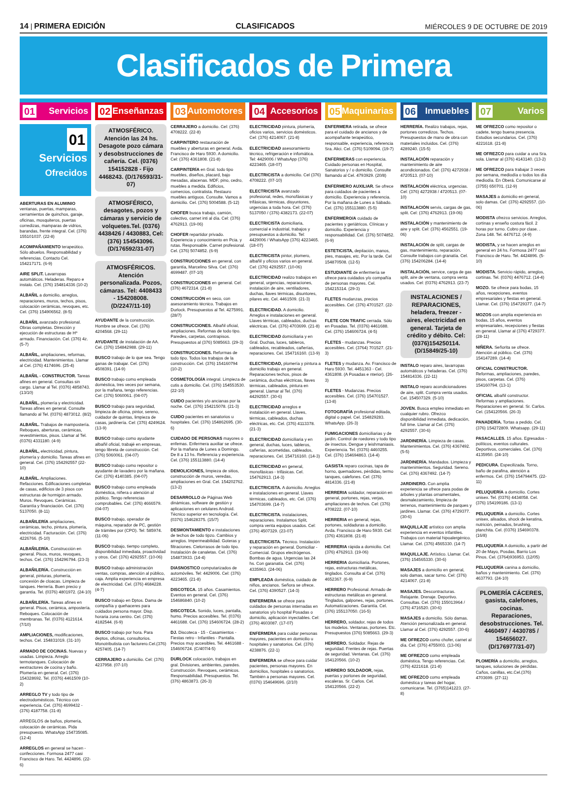14 | PRIMERA EDICIÓN
CLASIFICADOS
MIÉRCOLES 9 DE OCTUBRE DE 2019
Clasificados de Primera
01 Servicios
01
Servicios
Ofrecidos
ABERTURAS EN ALUMINIO ventanas, puertas, mamparas, cerramientos de quinchos, garaje, oficinas, mosquiteros, puertas corredizas, mamparas de vidrios, barandas, frente integral. Cel. (376) 155101037. (22-8)
ACOMPAÑAMIENTO terapeútico. Sólo abuelos. Responsabilidad y referencias. Contacto Cel. 154217171. (6-9)
AIRE SPLIT. Lavarropas automáticos. Heladeras. Reparo e instalo. Cel. (376) 154814336 (10-2)
ALBAÑIL a domicilio, arreglos, reparaciones, muros, techos, pisos, colocación cerámicas, revoques, etc. Cel. (376) 154906562. (8-5)
ALBAÑIL avanzado profesional. Obras completas. Dirección y ejecución de estructuras de Hº armado. Financiación. Cel. (376) 4z. (5-7)
ALBAÑIL, ampliaciones, reformas, electricidad. Mantenimientos. Llamar al Cel. (376) 4174696. (25-4)
ALBAÑIL - CONSTRUCTOR. Tareas afines en general. Consultas sin cargo. Llamar al Tel. (0376) 4858743. (13/10)
ALBAÑIL, plomería y electricidad. Tareas afines en general. Consulte llamando al Tel. (0376) 4873012. (8/2)
ALBAÑIL. Trabajos de mampostería. Reboques, aberturas, cerámicas, revestimientos, pisos. Llamar al Tel. (0376) 4331180. (4-9)
ALBAÑIL, electricidad, pintura, plomería y domicilio. Tareas afines en general. Cel. (376) 154292557 (22-10)
ALBAÑIL. Ampliaciones. Refacciones. Edificaciones completas de casas, edificios de 3 pisos con estructuras de hormigón armado. Muros. Revoques. Cerámicas. Garantía y financiación. Cel. (376) 5137050. (8-11)
ALBAÑILERÍA ampliaciones, cerámicas, techo, pintura, plomería, electricidad. Facturación. Cel. (376) 4226766. (5-10)
ALBAÑILERÍA. Construcción en general. Pisos, muros, revoques, techos. Cel. (376) 154296794. (23-3)
ALBAÑILERÍA. Construcción en general, pinturas, plomería, concexión de cloacas. Limpieza de tanques. Herrería. Buen precio y garantía. Tel. (0376) 4801972. (24-10)
ALBAÑILERÍA. Tareas afines en general. Pisos, cerámica, ampostería. Reboques. Colocación de membranas. Tel. (0376) 4121614. (7/10)
AMPLIACIONES, modificaciones, techos. Cel. 154831019. (31-10)
ARMADO DE COCINAS. Nuevas y usadas. Limpieza. Arreglo termotanques. Colocación de eextractores de cocina y baño. Plomería en general. Cel. (376) 154328692. Tel. (0376) 4461509 (10-2)
ARREGLO TV y todo tipo de electrodomésticos. Técnico con experiencia. Cel. (376) 4699432 - (376) 4187758. (31-8)
ARREGLOS de baños, plomería, colocación de cerámicas. Pida presupuesto. WhatsApp 154735085. (12-4)
ARREGLOS en general se hacen - confecciones. Formosa 2477 casi Francisco de Haro. Tel. 4424896. (22-6)
02 Enseñanzas
ATMOSFÉRICO. Atención las 24 hs. Desagote pozo cámara y desobstrucciones de cañería. Cel. (0376) 154152828 - Fijo 4468243. (D/176593/31-07)
ATMOSFÉRICO, desagotes, pozos y cámaras y servicio de volquetes.Tel. (0376) 4438426 / 4430883, Cel: (376) 154543096. (D/176592/31-07)
ATMOSFÉRICOS. Atención personalizada. Pozos, cámaras. Tel: 4408433 - 154208008. (D/2247/11-10)
AYUDANTE de la construcción. Hombre se ofrece. Cel. (376) 4204568. (29-11)
AYUDANTE de instalación de AA. Cel. (376) 154842988. (29-11)
BUSCO trabajo de lo que sea. Tengo ganas de trabajar. Cel. (376) 4508391. (14-9)
BUSCO trabajo como empleada doméstica, tres veces por semana, por la mañana, tengo referencias. Cel: (376) 5060061. (04-07)
BUSCO trabajo para seguridad, limpieza de oficina, pintor, sereno, cuidador de quintas, limpieza de casas, jardinería. Cel: (376) 4249624. (13-9)
BUSCO trabajo como ayudante albañil oficial, trabajé en empresas, tengo libreta de construcción. Cel: (376) 5060061. (04-07)
BUSCO trabajo como repositor o ayudante de lavadero por la mañana. Cel: (376) 4140385. (04-07)
BUSCO trabajo como empleada doméstica, niñera o atención al público. Tengo referencias comprobables. Cel: (376) 4666579. (04-07)
BUSCO trabajo, operador de máquina, reparador de PC, gestión de trámites por (CPO). Tel: 585974. (11-06)
BUSCO trabajo, tiempo completo, disponibilidad inmediata, proactividad y otros. Cel: (376) 4292557. (10-06)
BUSCO trabajo administración ventas, compras, atención al público, caja. Amplia experiencia en empresa de electricidad. Cel. (376) 4684228. (4-7)
BUSCO trabajo en Dptos. Dama de compañía y quehaceres para cuidados persona mayor. Disp. horaria zona centro. Cel. (376) 4182544. (6-9)
BUSCO trabajo por hora. Para deptos, oficinas, consultorios. Monotributista con facturero.Cel.(376) 4257405. (14-7)
CERRAJERO a domicilio. Cel: (376) 4237958. (07-10)
03 Automotores
CERRAJERO a domicilio. Cel: (376) 4708222. (22-8)
CARPINTERO restauración de muebles y aberturas en general. Avda. Francisco de Haro 5930. A domicilio. Cel: (376) 4361808. (21-8)
CARPINTERÍA en Gral. todo tipo muebles, diseños, placard, bajo mesadas, alacenas. MDF, pino, cedro, muebles a medida. Edificios, comercios, contratista. Restauro muebles antiguos. Consulte. Vamos a domicilio. Cel. (376) 5004588. (5-12)
CHOFER busca trabajo, camión, colectivo, carnet inti al día. Cel: (376) 4762913. (19-06)
CHOFER repartidor privado. Experiencia y conocimiento en Pcia. y rutas. Responsable. Carnet profesional. Cel. (376) 5074852. (6-9)
CONSTRUCCIONES en general, con garantía, Marcelino Silva. Cel: (376) 4699487. (07-10)
CONSTRUCCIONES en general. Cel: (376) 4672314. (21-8)
CONSTRUCCIÓN en seco, con asesoramiento técnico. Trabajos en Durlock. Presupuestos al Tel. 4275991. (28/7)
CONSTRUCCIONES. Albañil oficial, ampliaciones. Reformas de todo tipo. Paredes, carpetas, contrapisos. Presupuestos al (376) 5085663. (29-3)
CONSTRUCCIONES. Reformas de todo tipo. Todos los trabajos de la construcción. Cel. (376) 154160794 (10-2)
COSMETOLOGÍA integral. Limpieza de cutis a domicilio. Cel. (376) 154553530. (22-10)
CUIDO pacientes y/o ancianas por la noche. Cel. (376) 154215078. (21-3)
CUIDO pacientes en sanatorios u hospitales. Cel. (376) 154862695. (30-6)
CUIDADO DE PERSONAS mayores o enfemas. Enfermera auxiliar se ofrece. Por la mañana de Lunes a Domingo. De 8 a 13 hs. Referencia y experiencia. Cel. (376) 155113880. (14-4)
DEMOLICIONES, limpieza de sitios, construcción de muros, veredas, ampliaciones en Gral. Cel. 154202762. (13-2)
DESARROLLO de Páginas Web dinámicas, software de gestión y aplicaciones en celulares Android. Técnico superior en tecnología. Cel. (0376) 154628375. (15/7)
DESMONTAMIENTO e instalaciones de techos de todo tipzo. Cambios y arreglos. Impermeabilidad. Goteras y filtraciones. Cielorrasos de todo tipo. Instalación de canaletas. Cel. (376) 154873933. (14-4)
DIASNOSTICO computarizados de automóviles. Tel: 4429006. Cel: (376) 4223465. (21-8)
DISCOTECA. 15 años. Casamientos. Eventos en general. Cel. (376) 154686840. (10-2)
DISCOTECA. Sonido, luces, pantalla, humo. Precios accesibles. Tel. (0376) 4461688. Cel. (376) 154606724. (28-2)
DJ. Discoteca - 15 - Casamientos - Fiestas retro - Infantiles - Pantalla. Precios muy accesibles. Tel. 4461688 - 154606724. (C/407/4-5)
DURLOCK colocación, trabajos en gral. Divisiones, ambientes, paredes. Construcción. Revoques, cerámicos. Responsabilidad. Presupuestos. Tel. (376) 4863873. (26-3)
04 Accesorios
ELECTRICIDAD pintura, plomería, oficios varios, servicios domésticos. Cel: (376) 4214067. (21-8)
ELECTRICIDAD asesoramiento técnico, refrigeración e infomática. Tel: 4429006 / WhatsApp (376) 4223465. (18-07)
ELECTRICISTA a domicilio. Cel (376) 4708222. (07-10)
ELECTRICISTA avanzado profesional, redes, monofásicas y trifásicas, térmicas, disyuntores, urgencias a toda hora. Cel: (376) 5137050 / (376) 4382173. (22-07)
ELECTRICISTA domiciliaria, comercial e industrial, trabajos y presupuestos a domicilio. Tel: 4429006 / WhatsApp (376) 4223465. (18-07)
ELECTRICISTA pintor, plomero, albañil y oficios varios en general. Cel: (376) 4292557. (10-06)
ELECTRICIDAD realizo trabajos en general, urgencias, reparaciones, instalación de aire, ventiladores, duchas, llaves térmicas, disuntores, pilares etc. Cel. 4461509. (21-3)
ELECTRICIDAD. A domicilio. Arreglos e instalaciones en general. Llaves térmicas, cableados, duchas eléctricas. Cel. (376) 4703699. (21-8)
ELECTRICIDAD domiciliaria y en Gral. Duchas, luces, tableros, cableados, recableados, cañerías, reparaciones. Cel. 154716160. (13-9)
ELECTRICIDAD, plomería y pintura a domicilio trabajo en general. Reparaciones techos, pisos de cerámica, duchas eléctricas, llaves térmicas, cableados, pintura en general. Llamar al Tel. (376) 44292557. (30-6)
ELECTRICIDAD arreglos e instalación en general. Llaves, térmicas, cableados, duchas eléctricas, etc. Cel. (376) 4113378. (21-3)
ELECTRICIDAD domiciliaria y en general, duchas, luces, tableros, cañerías, acometidas, cableados, reparaciones. Cel. 154716160. (14-3)
ELECTRICIDAD en general, monofásicas - trifásicas. Cel. 154762913. (14-3)
ELECTRICISTA. A domicilio. Arreglos e instalaciones en general. Llaves térmicas, cableados, etc. Cel. (376) 154703699. (14-7)
ELECTRICISTA. instalaciones, reparaciones. Instalamos Split, compra venta equipos usados. Cel: (376) 4507329. (23-07)
ELECTRICISTA. Técnico. Instalación y reparación en general. Domiciliar - Comercial. Grupos electrógenos. Bombas de agua. Urgencias las 24 hs. Con garanatía. Cel. (376) 4335963. (24-06)
EMPLEADA doméstica, cuidado de niños, ancianos. Señora se ofrece. Cel. (376) 4390527. (14-3)
ENFERMERA se ofrece para cuidados de personas internadas en sanatorios y/o hospital Posadas o domicilio, aplicación inyectables. Cel: (376) 4603087. (17-07)
ENFERMERA para cuidar personas mayores, pacientes en domicilio u hospitales y sanatorios. Cel. (376) 4238876. (22-1)
ENFERMERA se ofrece para cuidar pacientes, personas mayores. En domicilios, hospitales o sanatorios. También a personas mayores. Cel. (0376) 154649696. (2/10)
05 Maquinarias
ENFERMERA retirada, se ofrece para el cuidado de ancianos y de acompañante terapeútico, responsable, experiencia, referencia Sra. Alici. Cel. (376) 5109094. (19-7)
ENFERMERAS con experiencia. Cuidado personas en Hospital, Sanatorios y / o domicilio. Consulte llamando al Cel. 4793929. (20/8)
ENFERMERO AUXILIAR. Se ofrece para cuidados de pacientes a domicilio. Experiencia y referencia. Por la mañana de Lunes a Sábado. Cel. (376) 155113880. (5-5)
ENFERMERO/A cuidado de pacientes y geriátricos. Clínicas y domicilio. Experiencia y responsabilidad. Cel. (376) 5074852. (6-9)
ESTETICISTA, depilación, manos, pies, masajes, etc. Por la tarde. Cel 154870508. (12-5)
ESTUDIANTE de enfermería se ofrece para cuidados y/o compañía de personas mayores. Cel. 154215314. (29-3)
FLETES mudanzas, precios accesibles. Cel: (376) 4701527. (22-8)
FLETE CON TRAFIC cerrada. Sólo en Posadas. Tel. (0376) 4461688. Cel. (376) 154606724. (4-5)
FLETES - mudanzas. Precios accesibles. Cel. (3764) 701527. (21-3)
FLETES y mudanza. Av. Francisco de Haro 5930. Tel. 4451363 - Cel. 4361808. (A Posadas e nterior). (26-3)
FLETES - Mudanzas. Precios accesibles. Cel. (376) 154701527. (13-8)
FOTOGRAFÍA profesional editada, digital o papel. Cel. 154829283. WhatsApp. (26-3)
FUMIGACIONES domiciliarias y de jardín. Control de roedores y todo tipo de insectos. Dengue y leishmaniasis. Experiencia. Tel. (0376) 4460255. Cel. (376) 154694863. (14-4)
GASISTA reparo cocinas, tapa de horno, quemadores, pérdidas, termo tanques, calefones. Cel: (376) 4814336. (21-8)
HERRERIA soldador, reparación en general, portones, rejas, verjas, ampliaciones de techos. Cel: (376) 4708222. (07-10)
HERRERIA en general, rejas, portones, soldaduras a domicilio. Avda. Francisco de Haro 5930. Cel: (376) 4361808. (21-8)
HERRERIA rápida a domicilio. Cel: (376) 4762913. (19-06)
HERRERIA domiciliaria. Portones, rejas, estructuras metálicas, tinglados. Consulta al Cel. (376) 4652367. (6-9)
HERRERO Profesional. Armado de estructuras metálicas en general. Tinglados, galpones, rejas, portones. Automatizaciones. Garantía. Cel. (376) 155137050. (16-5)
HERRERO, soldador, rejas de todos los modelos. Ventanas, portones. Etc. Presupuestos (376) 5085663. (29-3)
HERRERO. Soldador. Rejas de seguridad. Frentes de rejas. Puertas de seguridad. Ventanas. Cel. (376) 154120566. (10-2)
HERRERO SOLDADOR, rejas, puertas y portones de seguridad, escaleras. Sr. Carlos. Cel. 154120566. (22-2)
06 Inmuebles
HERRERÍA. Realizo trabajos, rejas, portones corredizos. Techos. Presupuestos de mano de obra con materiales incluidos. Cel. (376) 4289240. (15-5)
INSTALACIÓN reparación y mantenimiento de aire acondicionados. Cel: (376) 4272938 / 4720513. (07-10)
INSTALACIÓN eléctrica, urgencias. Cel: (376) 4272938 / 4720513. (07-10)
INSTALACIÓN servis, cargas de gas, split. Cel: (376) 4762913. (19-06)
INSTALACIÓN y mantenimiento de aire y split. Cel: (376) 4562551. (19-06)
INSTALACIÓN de split, cargas de gas, mantenimiento, reparación. Consulte trabajos con granatía. Cel. (376) 154206284. (14-4)
INSTALACIÓN, service, carga de gas split, aire de ventana, compra venta usados. Cel: (0376) 4762913. (23-7)
INSTALACIONES / REPARACIONES, heladera, freezer - aires, electricidad en general. Tarjeta de crédito y débito. Cel: (0376)154250114. (D/15849/25-10)
INSTALO reparo aires, lavarropas automáticos y heladeras. Cel. (376) 154814336. (22-11)
INSTALO reparo acondicionadores de aire, split. Compra venta usados. Cel. 154507329. (5-10)
JOVEN. Busca empleo inmediato en cualquier rubro. Ofrezco disponibilidad inmediata, dedicación, full time. Llamar al Cel. (376) 4292557. (30-6)
JARDINERÍA. Limpieza de casas. Mantenimientos. Cel. (376) 4367492. (5-5)
JARDINERÍA. Mandados. Limpieza y mantenimientos. Seguridad. Sereno. Cel. (376) 4367492. (14-7)
JARDINERO. Con amplia experiencia se ofrece para podas de árboles y plantas ornamentales, desmalezamiento, limpieza de terrenos, mantenimiento de parques y jardines. Llamar. Cel. (376) 4729377. (30-6)
MAQUILLAJE artístico con amplia experiencia en eventos infantiles. Trabajos con material hipoalergénico. Llamar. Cel. (376) 4565330. (14-7)
MAQUILLAJE. Artístico. Llamar. Cel. (376) 154565330. (30-6)
MASAJES a domicilio en general, solo damas, sacar turno. Cel: (376) 4214067. (21-8)
MASAJES. Descontracturas. Relajante. Drenaje. Deportivo. Consultas. Cel. (376) 155013964 / (376) 4716520. (30-6)
MASAJES a domicilio. Sólo damas. Atención personalizada en general. Llamar al Cel. (376) 4292557. (30-6)
ME OFREZCO como chofer, carnet al día. Cel: (376) 4755003. (13-06)
ME OFREZCO como empleada doméstica. Tengo referencias. Cel. (376) 4221618. (21-8)
ME OFREZCO como empleada doméstica y tareas del hogar, comunicarse. Tel. (3765)141223. (27-8)
07 Varios
ME OFREZCO como repositor o cadete, tengo buena presencia. Estudios secundarios. Cel. (376) 4221618. (21-8)
ME OFREZCO para cuidar a una Sra. sola. Llamar al (376) 4143140. (13-2)
ME OFREZCO para trabajar 3 veces por semana, mediodía o todos los día mediodía. En Oberá. Comunicarse al (3755) 650701. (12-9)
MASAJES a domicilio en general, solo damas. Cel: (376) 4292557. (10-06)
MODISTA ofrezco servicios. Arreglos, cortinas y enseño costura fácil. 2 horas por turno. Cobro por clase. . Zona 148. Tel. 4476712. (4-9)
MODISTA, y se hacen arreglos en general en 24 hs. Formosa 2477 casi Francisco de Haro. Tel. 4424896. (5-10)
MODISTA. Servicio rápido, arreglos, cortinas. Tel. (0376) 4476712. (14-4)
MOZO. Se ofrece para bodas, 15 años, recepciones, eventos empresariales y fiestas en general. Llamar. Cel. (376) 154729377. (14-7)
MOZOS con amplia experiencia en bodas, 15 años, eventos empresariales, recepciones y fiestas en general. Llamar al (376) 4729377. (28-11)
NIÑERA. Señorita se ofrece. Atención al público. Cel. (376) 154147289. (14-4)
OFICIAL CONSTRUCTOR. Reformas, ampliaciones, paredes, pisos, carpetas. Cel. (376) 154160794. (13-1)
OFICIAL albañil constructor. Reformas y ampliaciones. Reparaciones en general. Sr. Carlos. Cel. (154120566. (26-3)
PANADERÍA. Tortas a pedido. Cel. (376) 154272809. Whatsapp. (29-11)
PASACALLES. 15 años. Egresados - políticos, eventos culturales. Deportivos, comerciales. Cel. (376) 4135950. (24-10)
PEDICURA. Especilizada. Torno, baño de parafina, atención a enfermos. Cel. (376) 154794475. (22-11)
PELUQUERÍA a domicilio. Cortes unisex. Tel. (0376) 4434058. Cel. (376) 154199186. (13-1)
PELUQUERÍA a domicilio. Cortes unisex, alisados, shock de keratina, nutrición, peinados, brushing, planchita. Cel. (0376) 154690378. (16/8)
PELUQUERÍA A domicilio, a partir del 20 de Mayo, Posdas, Barrio Los Pinos. Cel. (3764)936953. (12/05)
PELUQUERÍA canina a domicilio, baños y mantenimiento. Cel. (376) 4637793. (24-10)
PLOMERÍA CÁCERES, gasista, calefones, cocinas. Reparaciones, desobstrucciones. Tel. 4460497 / 4430785 / 154656027. (D/176977/31-07)
PLOMERÍA a domicilio, arreglos, tanques, soluciones de pérdidas. Caños, canillas, etc.Cel.(376) 4703699. (27-11)